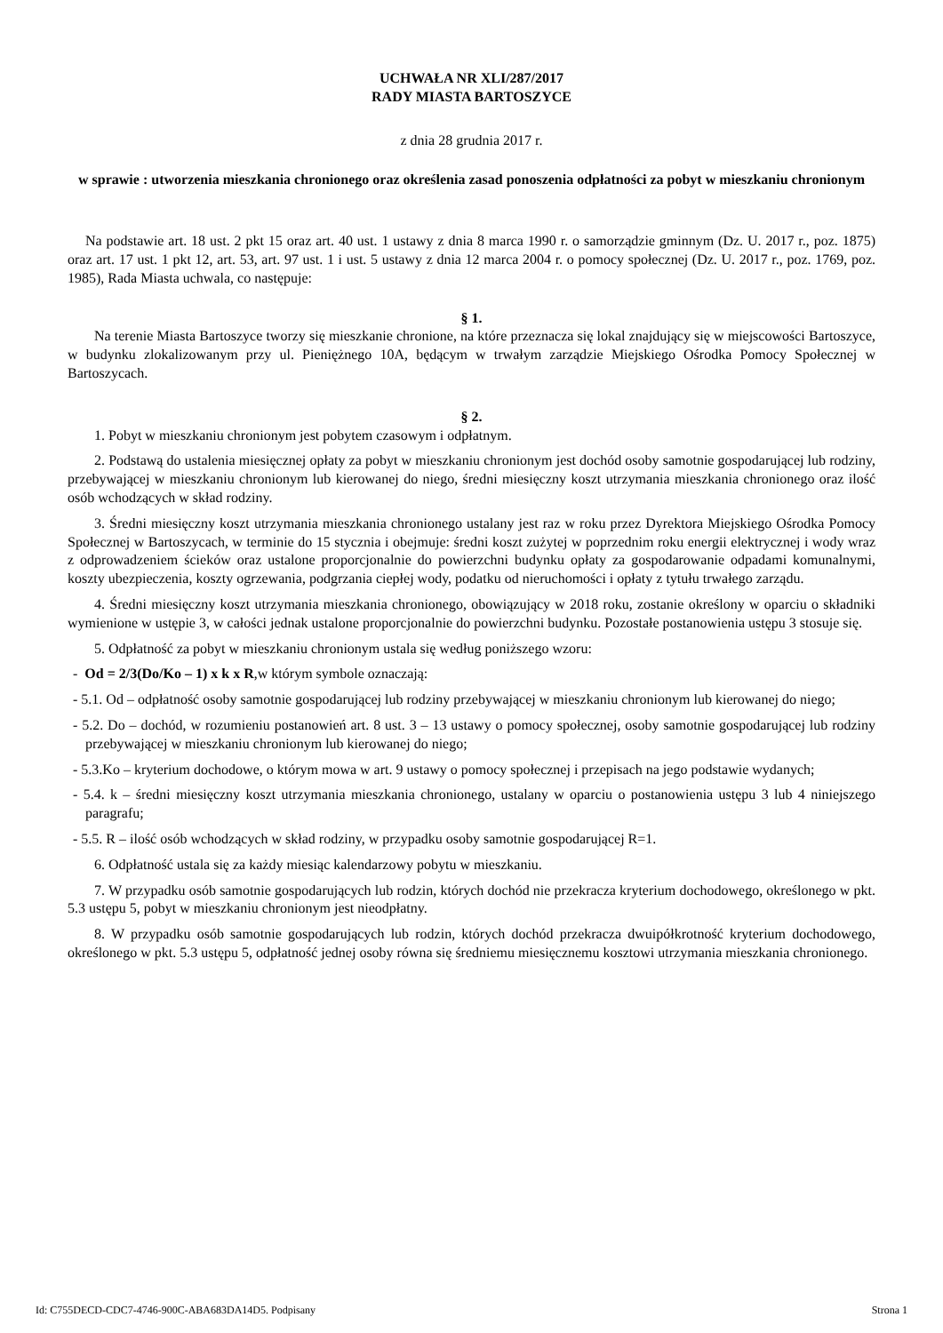UCHWAŁA NR XLI/287/2017
RADY MIASTA BARTOSZYCE
z dnia 28 grudnia 2017 r.
w sprawie : utworzenia mieszkania chronionego oraz określenia zasad ponoszenia odpłatności za pobyt w mieszkaniu chronionym
Na podstawie art. 18 ust. 2 pkt 15 oraz art. 40 ust. 1 ustawy z dnia 8 marca 1990 r. o samorządzie gminnym (Dz. U. 2017 r., poz. 1875) oraz art. 17 ust. 1 pkt 12, art. 53, art. 97 ust. 1 i ust. 5 ustawy z dnia 12 marca 2004 r. o pomocy społecznej (Dz. U. 2017 r., poz. 1769, poz. 1985), Rada Miasta uchwala, co następuje:
§ 1.
Na terenie Miasta Bartoszyce tworzy się mieszkanie chronione, na które przeznacza się lokal znajdujący się w miejscowości Bartoszyce, w budynku zlokalizowanym przy ul. Pieniężnego 10A, będącym w trwałym zarządzie Miejskiego Ośrodka Pomocy Społecznej w Bartoszycach.
§ 2.
1. Pobyt w mieszkaniu chronionym jest pobytem czasowym i odpłatnym.
2. Podstawą do ustalenia miesięcznej opłaty za pobyt w mieszkaniu chronionym jest dochód osoby samotnie gospodarującej lub rodziny, przebywającej w mieszkaniu chronionym lub kierowanej do niego, średni miesięczny koszt utrzymania mieszkania chronionego oraz ilość osób wchodzących w skład rodziny.
3. Średni miesięczny koszt utrzymania mieszkania chronionego ustalany jest raz w roku przez Dyrektora Miejskiego Ośrodka Pomocy Społecznej w Bartoszycach, w terminie do 15 stycznia i obejmuje: średni koszt zużytej w poprzednim roku energii elektrycznej i wody wraz z odprowadzeniem ścieków oraz ustalone proporcjonalnie do powierzchni budynku opłaty za gospodarowanie odpadami komunalnymi, koszty ubezpieczenia, koszty ogrzewania, podgrzania ciepłej wody, podatku od nieruchomości i opłaty z tytułu trwałego zarządu.
4. Średni miesięczny koszt utrzymania mieszkania chronionego, obowiązujący w 2018 roku, zostanie określony w oparciu o składniki wymienione w ustępie 3, w całości jednak ustalone proporcjonalnie do powierzchni budynku. Pozostałe postanowienia ustępu 3 stosuje się.
5. Odpłatność za pobyt w mieszkaniu chronionym ustala się według poniższego wzoru:
- Od = 2/3(Do/Ko – 1) x k x R,w którym symbole oznaczają:
- 5.1. Od – odpłatność osoby samotnie gospodarującej lub rodziny przebywającej w mieszkaniu chronionym lub kierowanej do niego;
- 5.2. Do – dochód, w rozumieniu postanowień art. 8 ust. 3 – 13 ustawy o pomocy społecznej, osoby samotnie gospodarującej lub rodziny przebywającej w mieszkaniu chronionym lub kierowanej do niego;
- 5.3.Ko – kryterium dochodowe, o którym mowa w art. 9 ustawy o pomocy społecznej i przepisach na jego podstawie wydanych;
- 5.4. k – średni miesięczny koszt utrzymania mieszkania chronionego, ustalany w oparciu o postanowienia ustępu 3 lub 4 niniejszego paragrafu;
- 5.5. R – ilość osób wchodzących w skład rodziny, w przypadku osoby samotnie gospodarującej R=1.
6. Odpłatność ustala się za każdy miesiąc kalendarzowy pobytu w mieszkaniu.
7. W przypadku osób samotnie gospodarujących lub rodzin, których dochód nie przekracza kryterium dochodowego, określonego w pkt. 5.3 ustępu 5, pobyt w mieszkaniu chronionym jest nieodpłatny.
8. W przypadku osób samotnie gospodarujących lub rodzin, których dochód przekracza dwuipółkrotność kryterium dochodowego, określonego w pkt. 5.3 ustępu 5, odpłatność jednej osoby równa się średniemu miesięcznemu kosztowi utrzymania mieszkania chronionego.
Id: C755DECD-CDC7-4746-900C-ABA683DA14D5. Podpisany Strona 1